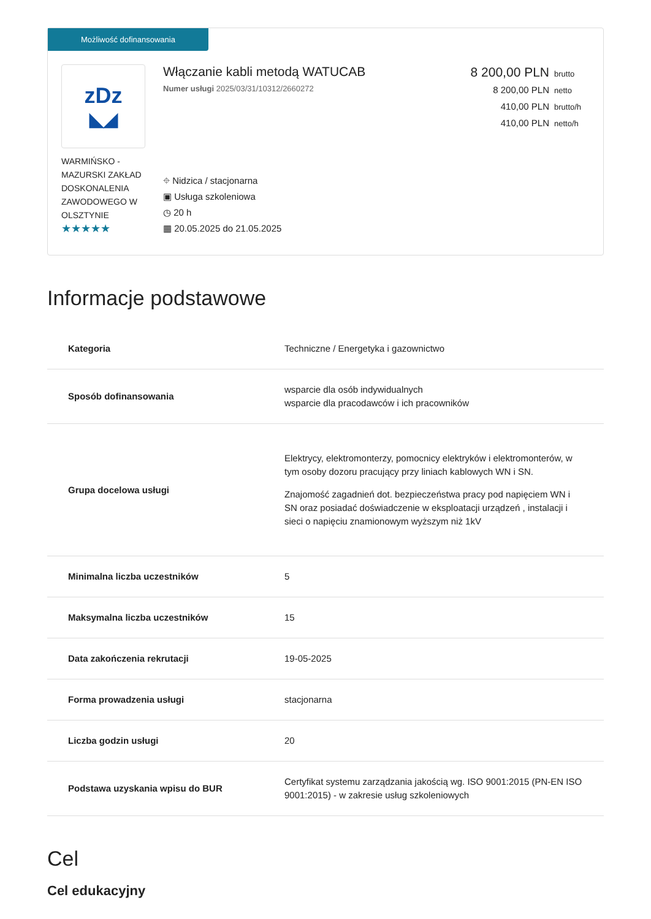Możliwość dofinansowania
zDz
◣◢
WARMIŃSKO - MAZURSKI ZAKŁAD DOSKONALENIA ZAWODOWEGO W OLSZTYNIE
★★★★★
Włączanie kabli metodą WATUCAB
Numer usługi 2025/03/31/10312/2660272
⌖ Nidzica / stacjonarna
▣ Usługa szkoleniowa
◷ 20 h
▦ 20.05.2025 do 21.05.2025
8 200,00 PLN brutto
8 200,00 PLN netto
410,00 PLN brutto/h
410,00 PLN netto/h
Informacje podstawowe
| Kategoria | Techniczne / Energetyka i gazownictwo |
| Sposób dofinansowania | wsparcie dla osób indywidualnych wsparcie dla pracodawców i ich pracowników |
| Grupa docelowa usługi | Elektrycy, elektromonterzy, pomocnicy elektryków i elektromonterów, w tym osoby dozoru pracujący przy liniach kablowych WN i SN. Znajomość zagadnień dot. bezpieczeństwa pracy pod napięciem WN i SN oraz posiadać doświadczenie w eksploatacji urządzeń , instalacji i sieci o napięciu znamionowym wyższym niż 1kV |
| Minimalna liczba uczestników | 5 |
| Maksymalna liczba uczestników | 15 |
| Data zakończenia rekrutacji | 19-05-2025 |
| Forma prowadzenia usługi | stacjonarna |
| Liczba godzin usługi | 20 |
| Podstawa uzyskania wpisu do BUR | Certyfikat systemu zarządzania jakością wg. ISO 9001:2015 (PN-EN ISO 9001:2015) - w zakresie usług szkoleniowych |
Cel
Cel edukacyjny